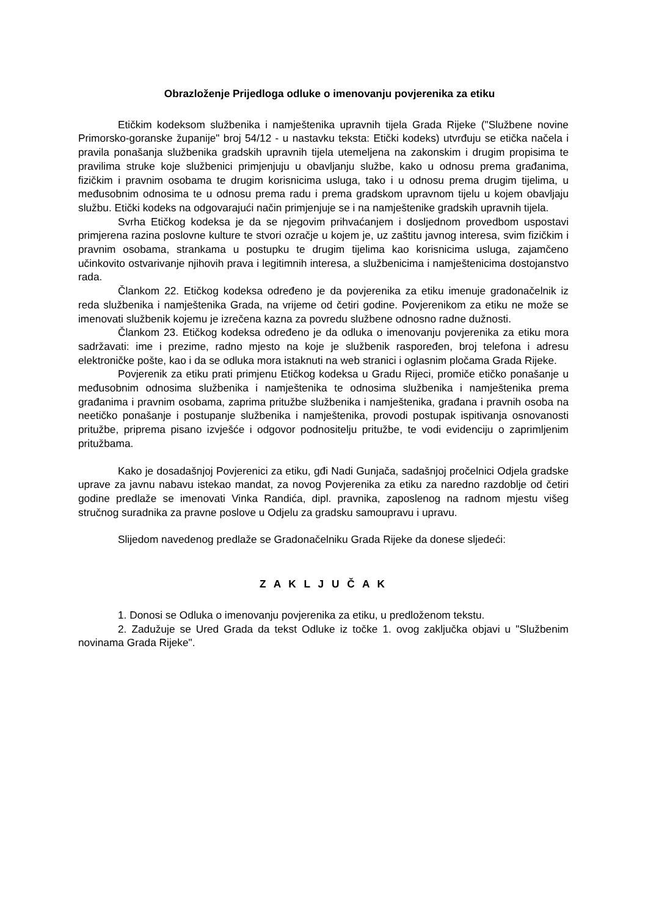Obrazloženje Prijedloga odluke o imenovanju povjerenika za etiku
Etičkim kodeksom službenika i namještenika upravnih tijela Grada Rijeke ("Službene novine Primorsko-goranske županije" broj 54/12 - u nastavku teksta: Etički kodeks) utvrđuju se etička načela i pravila ponašanja službenika gradskih upravnih tijela utemeljena na zakonskim i drugim propisima te pravilima struke koje službenici primjenjuju u obavljanju službe, kako u odnosu prema građanima, fizičkim i pravnim osobama te drugim korisnicima usluga, tako i u odnosu prema drugim tijelima, u međusobnim odnosima te u odnosu prema radu i prema gradskom upravnom tijelu u kojem obavljaju službu. Etički kodeks na odgovarajući način primjenjuje se i na namještenike gradskih upravnih tijela.
Svrha Etičkog kodeksa je da se njegovim prihvaćanjem i dosljednom provedbom uspostavi primjerena razina poslovne kulture te stvori ozračje u kojem je, uz zaštitu javnog interesa, svim fizičkim i pravnim osobama, strankama u postupku te drugim tijelima kao korisnicima usluga, zajamčeno učinkovito ostvarivanje njihovih prava i legitimnih interesa, a službenicima i namještenicima dostojanstvo rada.
Člankom 22. Etičkog kodeksa određeno je da povjerenika za etiku imenuje gradonačelnik iz reda službenika i namještenika Grada, na vrijeme od četiri godine. Povjerenikom za etiku ne može se imenovati službenik kojemu je izrečena kazna za povredu službene odnosno radne dužnosti.
Člankom 23. Etičkog kodeksa određeno je da odluka o imenovanju povjerenika za etiku mora sadržavati: ime i prezime, radno mjesto na koje je službenik raspoređen, broj telefona i adresu elektroničke pošte, kao i da se odluka mora istaknuti na web stranici i oglasnim pločama Grada Rijeke.
Povjerenik za etiku prati primjenu Etičkog kodeksa u Gradu Rijeci, promiče etičko ponašanje u međusobnim odnosima službenika i namještenika te odnosima službenika i namještenika prema građanima i pravnim osobama, zaprima pritužbe službenika i namještenika, građana i pravnih osoba na neetičko ponašanje i postupanje službenika i namještenika, provodi postupak ispitivanja osnovanosti pritužbe, priprema pisano izvješće i odgovor podnositelju pritužbe, te vodi evidenciju o zaprimljenim pritužbama.
Kako je dosadašnjoj Povjerenici za etiku, gđi Nadi Gunjača, sadašnjoj pročelnici Odjela gradske uprave za javnu nabavu istekao mandat, za novog Povjerenika za etiku za naredno razdoblje od četiri godine predlaže se imenovati Vinka Randića, dipl. pravnika, zaposlenog na radnom mjestu višeg stručnog suradnika za pravne poslove u Odjelu za gradsku samoupravu i upravu.
Slijedom navedenog predlaže se Gradonačelniku Grada Rijeke da donese sljedeći:
Z A K L J U Č A K
1. Donosi se Odluka o imenovanju povjerenika za etiku, u predloženom tekstu.
2. Zadužuje se Ured Grada da tekst Odluke iz točke 1. ovog zaključka objavi u "Službenim novinama Grada Rijeke".